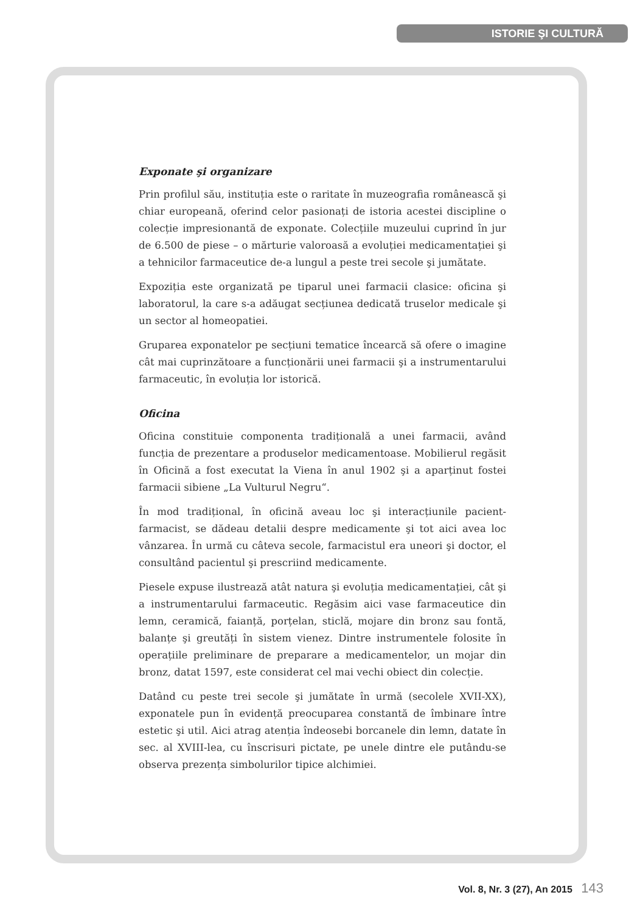ISTORIE ŞI CULTURĂ
Exponate şi organizare
Prin profilul său, instituția este o raritate în muzeografia românească şi chiar europeană, oferind celor pasionați de istoria acestei discipline o colecție impresionantă de exponate. Colecțiile muzeului cuprind în jur de 6.500 de piese – o mărturie valoroasă a evoluției medicamentației şi a tehnicilor farmaceutice de-a lungul a peste trei secole şi jumătate.
Expoziția este organizată pe tiparul unei farmacii clasice: oficina şi laboratorul, la care s-a adăugat secțiunea dedicată truselor medicale şi un sector al homeopatiei.
Gruparea exponatelor pe secțiuni tematice încearcă să ofere o imagine cât mai cuprinzătoare a funcționării unei farmacii şi a instrumentarului farmaceutic, în evoluția lor istorică.
Oficina
Oficina constituie componenta tradițională a unei farmacii, având funcția de prezentare a produselor medicamentoase. Mobilierul regăsit în Oficină a fost executat la Viena în anul 1902 şi a aparținut fostei farmacii sibiene „La Vulturul Negru“.
În mod tradițional, în oficină aveau loc şi interacțiunile pacient-farmacist, se dădeau detalii despre medicamente şi tot aici avea loc vânzarea. În urmă cu câteva secole, farmacistul era uneori şi doctor, el consultând pacientul şi prescriind medicamente.
Piesele expuse ilustrează atât natura şi evoluția medicamentației, cât şi a instrumentarului farmaceutic. Regăsim aici vase farmaceutice din lemn, ceramică, faianță, porțelan, sticlă, mojare din bronz sau fontă, balanțe şi greutăți în sistem vienez. Dintre instrumentele folosite în operațiile preliminare de preparare a medicamentelor, un mojar din bronz, datat 1597, este considerat cel mai vechi obiect din colecție.
Datând cu peste trei secole şi jumătate în urmă (secolele XVII-XX), exponatele pun în evidență preocuparea constantă de îmbinare între estetic şi util. Aici atrag atenția îndeosebi borcanele din lemn, datate în sec. al XVIII-lea, cu înscrisuri pictate, pe unele dintre ele putându-se observa prezența simbolurilor tipice alchimiei.
Vol. 8, Nr. 3 (27), An 2015 143